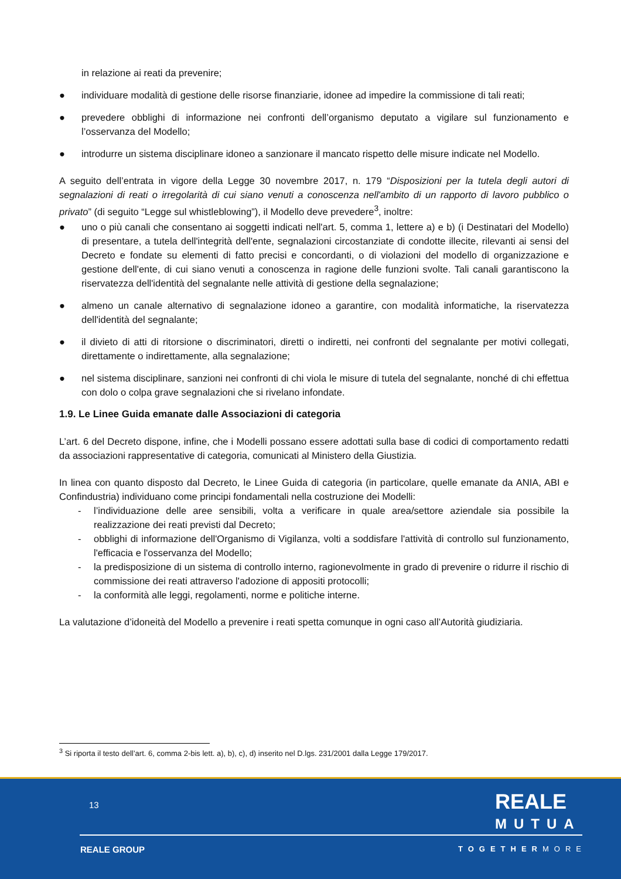in relazione ai reati da prevenire;
● individuare modalità di gestione delle risorse finanziarie, idonee ad impedire la commissione di tali reati;
● prevedere obblighi di informazione nei confronti dell’organismo deputato a vigilare sul funzionamento e l’osservanza del Modello;
● introdurre un sistema disciplinare idoneo a sanzionare il mancato rispetto delle misure indicate nel Modello.
A seguito dell’entrata in vigore della Legge 30 novembre 2017, n. 179 “Disposizioni per la tutela degli autori di segnalazioni di reati o irregolarità di cui siano venuti a conoscenza nell'ambito di un rapporto di lavoro pubblico o privato” (di seguito “Legge sul whistleblowing”), il Modello deve prevedere<sup>3</sup>, inoltre:
● uno o più canali che consentano ai soggetti indicati nell'art. 5, comma 1, lettere a) e b) (i Destinatari del Modello) di presentare, a tutela dell'integrità dell'ente, segnalazioni circostanziate di condotte illecite, rilevanti ai sensi del Decreto e fondate su elementi di fatto precisi e concordanti, o di violazioni del modello di organizzazione e gestione dell'ente, di cui siano venuti a conoscenza in ragione delle funzioni svolte. Tali canali garantiscono la riservatezza dell'identità del segnalante nelle attività di gestione della segnalazione;
● almeno un canale alternativo di segnalazione idoneo a garantire, con modalità informatiche, la riservatezza dell'identità del segnalante;
● il divieto di atti di ritorsione o discriminatori, diretti o indiretti, nei confronti del segnalante per motivi collegati, direttamente o indirettamente, alla segnalazione;
● nel sistema disciplinare, sanzioni nei confronti di chi viola le misure di tutela del segnalante, nonché di chi effettua con dolo o colpa grave segnalazioni che si rivelano infondate.
1.9. Le Linee Guida emanate dalle Associazioni di categoria
L’art. 6 del Decreto dispone, infine, che i Modelli possano essere adottati sulla base di codici di comportamento redatti da associazioni rappresentative di categoria, comunicati al Ministero della Giustizia.
In linea con quanto disposto dal Decreto, le Linee Guida di categoria (in particolare, quelle emanate da ANIA, ABI e Confindustria) individuano come principi fondamentali nella costruzione dei Modelli:
- l’individuazione delle aree sensibili, volta a verificare in quale area/settore aziendale sia possibile la realizzazione dei reati previsti dal Decreto;
- obblighi di informazione dell'Organismo di Vigilanza, volti a soddisfare l'attività di controllo sul funzionamento, l'efficacia e l'osservanza del Modello;
- la predisposizione di un sistema di controllo interno, ragionevolmente in grado di prevenire o ridurre il rischio di commissione dei reati attraverso l'adozione di appositi protocolli;
- la conformità alle leggi, regolamenti, norme e politiche interne.
La valutazione d’idoneità del Modello a prevenire i reati spetta comunque in ogni caso all’Autorità giudiziaria.
<sup>3</sup> Si riporta il testo dell’art. 6, comma 2-bis lett. a), b), c), d) inserito nel D.lgs. 231/2001 dalla Legge 179/2017.
13
REALE
MUTUA
REALE GROUP TOGETHERMORE